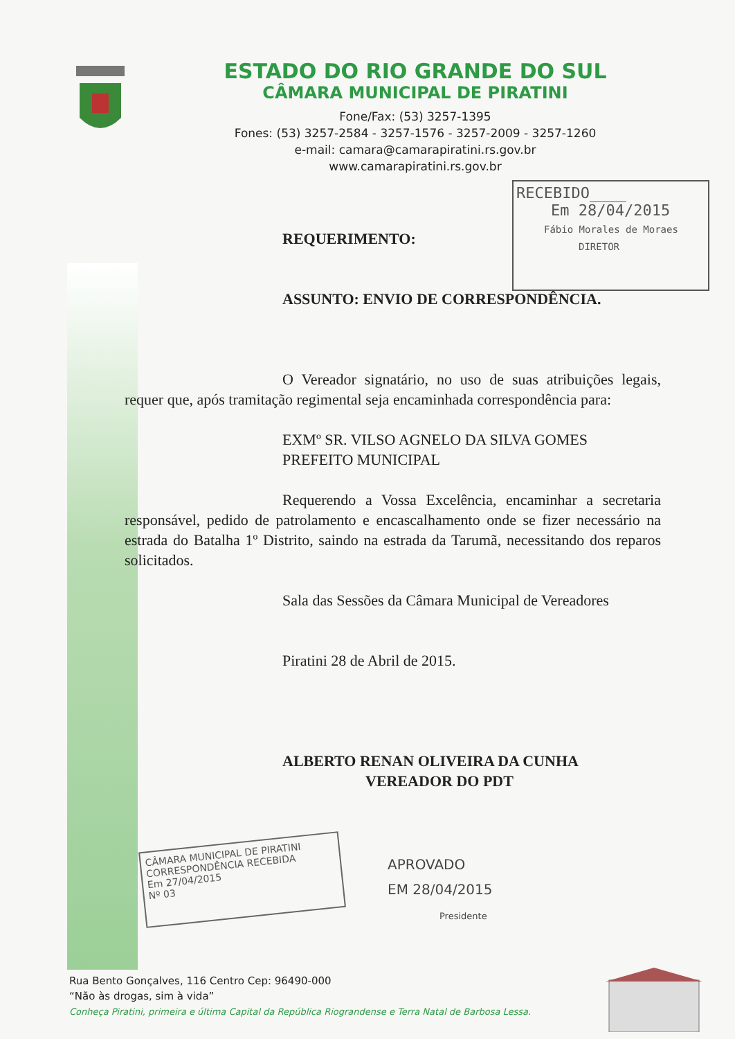ESTADO DO RIO GRANDE DO SUL
CÂMARA MUNICIPAL DE PIRATINI
Fone/Fax: (53) 3257-1395
Fones: (53) 3257-2584 - 3257-1576 - 3257-2009 - 3257-1260
e-mail: camara@camarapiratini.rs.gov.br
www.camarapiratini.rs.gov.br
RECEBIDO____
Em 28/04/2015
Fábio Morales de Moraes
DIRETOR
REQUERIMENTO:
ASSUNTO: ENVIO DE CORRESPONDÊNCIA.
O Vereador signatário, no uso de suas atribuições legais, requer que, após tramitação regimental seja encaminhada correspondência para:
EXMº SR. VILSO AGNELO DA SILVA GOMES
PREFEITO MUNICIPAL
Requerendo a Vossa Excelência, encaminhar a secretaria responsável, pedido de patrolamento e encascalhamento onde se fizer necessário na estrada do Batalha 1º Distrito, saindo na estrada da Tarumã, necessitando dos reparos solicitados.
Sala das Sessões da Câmara Municipal de Vereadores
Piratini 28 de Abril de 2015.
ALBERTO RENAN OLIVEIRA DA CUNHA
VEREADOR DO PDT
CÂMARA MUNICIPAL DE PIRATINI
CORRESPONDÊNCIA RECEBIDA
Em 27/04/2015
Nº 03
APROVADO
EM 28/04/2015
Presidente
Rua Bento Gonçalves, 116 Centro Cep: 96490-000
“Não às drogas, sim à vida”
Conheça Piratini, primeira e última Capital da República Riograndense e Terra Natal de Barbosa Lessa.